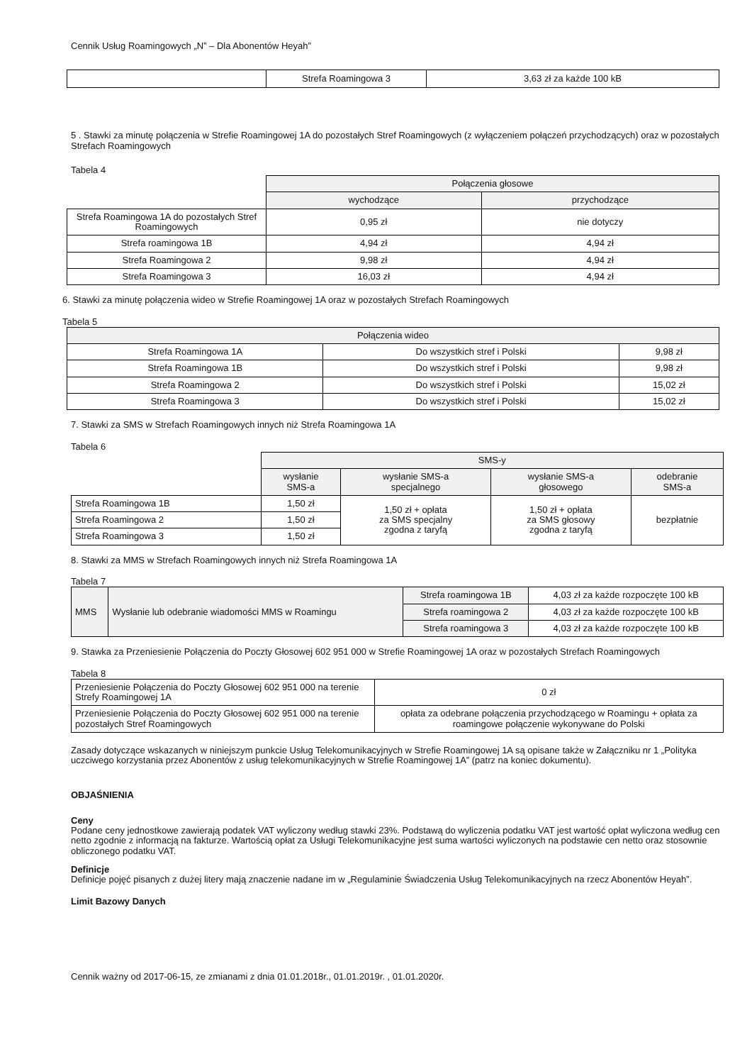Cennik Usług Roamingowych „N” – Dla Abonentów Heyah”
| | Strefa Roamingowa 3 | 3,63 zł za każde 100 kB |
5 . Stawki za minutę połączenia w Strefie Roamingowej 1A do pozostałych Stref Roamingowych (z wyłączeniem połączeń przychodzących) oraz w pozostałych Strefach Roamingowych
Tabela 4
| | Połączenia głosowe | |
| --- | --- | --- |
| | wychodzące | przychodzące |
| Strefa Roamingowa 1A do pozostałych Stref Roamingowych | 0,95 zł | nie dotyczy |
| Strefa roamingowa 1B | 4,94 zł | 4,94 zł |
| Strefa Roamingowa 2 | 9,98 zł | 4,94 zł |
| Strefa Roamingowa 3 | 16,03 zł | 4,94 zł |
6. Stawki za minutę połączenia wideo w Strefie Roamingowej 1A oraz w pozostałych Strefach Roamingowych
Tabela 5
| Połączenia wideo | | |
| --- | --- | --- |
| Strefa Roamingowa 1A | Do wszystkich stref i Polski | 9,98 zł |
| Strefa Roamingowa 1B | Do wszystkich stref i Polski | 9,98 zł |
| Strefa Roamingowa 2 | Do wszystkich stref i Polski | 15,02 zł |
| Strefa Roamingowa 3 | Do wszystkich stref i Polski | 15,02 zł |
7. Stawki za SMS w Strefach Roamingowych innych niż Strefa Roamingowa 1A
Tabela 6
| | SMS-y | | | |
| --- | --- | --- | --- | --- |
| | wysłanie SMS-a | wysłanie SMS-a specjalnego | wysłanie SMS-a głosowego | odebranie SMS-a |
| Strefa Roamingowa 1B | 1,50 zł | 1,50 zł + opłata za SMS specjalny zgodna z taryfą | 1,50 zł + opłata za SMS głosowy zgodna z taryfą | bezpłatnie |
| Strefa Roamingowa 2 | 1,50 zł | | | |
| Strefa Roamingowa 3 | 1,50 zł | | | |
8. Stawki za MMS w Strefach Roamingowych innych niż Strefa Roamingowa 1A
Tabela 7
| MMS | Wysłanie lub odebranie wiadomości MMS w Roamingu | Strefa roamingowa 1B | 4,03 zł za każde rozpoczęte 100 kB |
| | | Strefa roamingowa 2 | 4,03 zł za każde rozpoczęte 100 kB |
| | | Strefa roamingowa 3 | 4,03 zł za każde rozpoczęte 100 kB |
9. Stawka za Przeniesienie Połączenia do Poczty Głosowej 602 951 000 w Strefie Roamingowej 1A oraz w pozostałych Strefach Roamingowych
Tabela 8
| Przeniesienie Połączenia do Poczty Głosowej 602 951 000 na terenie Strefy Roamingowej 1A | 0 zł |
| Przeniesienie Połączenia do Poczty Głosowej 602 951 000 na terenie pozostałych Stref Roamingowych | opłata za odebrane połączenia przychodzącego w Roamingu + opłata za roamingowe połączenie wykonywane do Polski |
Zasady dotyczące wskazanych w niniejszym punkcie Usług Telekomunikacyjnych w Strefie Roamingowej 1A są opisane także w Załączniku nr 1 „Polityka uczciwego korzystania przez Abonentów z usług telekomunikacyjnych w Strefie Roamingowej 1A” (patrz na koniec dokumentu).
OBJAŚNIENIA
Ceny
Podane ceny jednostkowe zawierają podatek VAT wyliczony według stawki 23%. Podstawą do wyliczenia podatku VAT jest wartość opłat wyliczona według cen netto zgodnie z informacją na fakturze. Wartością opłat za Usługi Telekomunikacyjne jest suma wartości wyliczonych na podstawie cen netto oraz stosownie obliczonego podatku VAT.
Definicje
Definicje pojęć pisanych z dużej litery mają znaczenie nadane im w „Regulaminie Świadczenia Usług Telekomunikacyjnych na rzecz Abonentów Heyah”.
Limit Bazowy Danych
Cennik ważny od 2017-06-15, ze zmianami z dnia 01.01.2018r., 01.01.2019r. , 01.01.2020r.